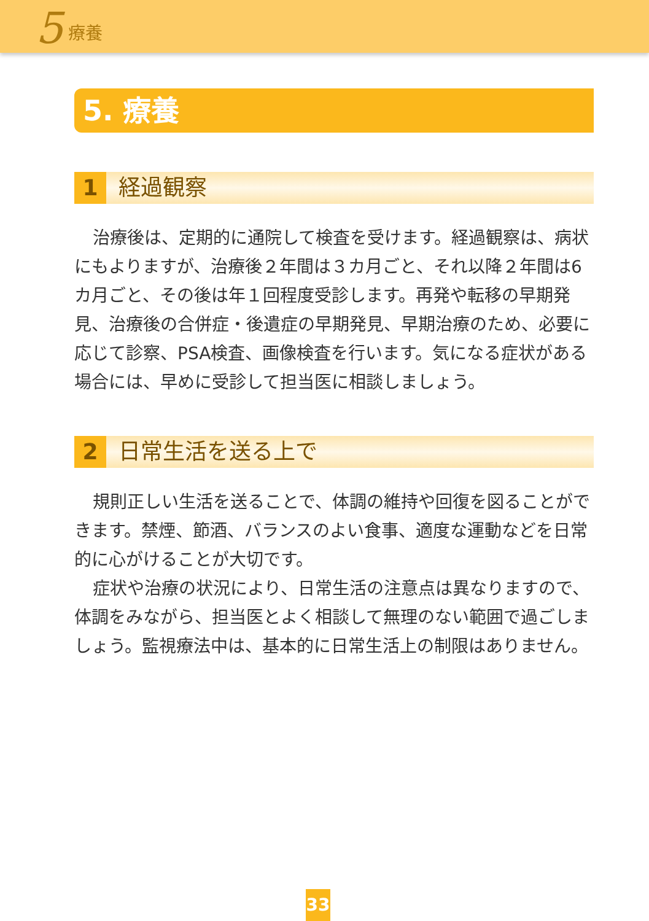5 療養
5. 療養
1 経過観察
治療後は、定期的に通院して検査を受けます。経過観察は、病状にもよりますが、治療後２年間は３カ月ごと、それ以降２年間は6カ月ごと、その後は年１回程度受診します。再発や転移の早期発見、治療後の合併症・後遺症の早期発見、早期治療のため、必要に応じて診察、PSA検査、画像検査を行います。気になる症状がある場合には、早めに受診して担当医に相談しましょう。
2 日常生活を送る上で
規則正しい生活を送ることで、体調の維持や回復を図ることができます。禁煙、節酒、バランスのよい食事、適度な運動などを日常的に心がけることが大切です。
症状や治療の状況により、日常生活の注意点は異なりますので、体調をみながら、担当医とよく相談して無理のない範囲で過ごしましょう。監視療法中は、基本的に日常生活上の制限はありません。
33